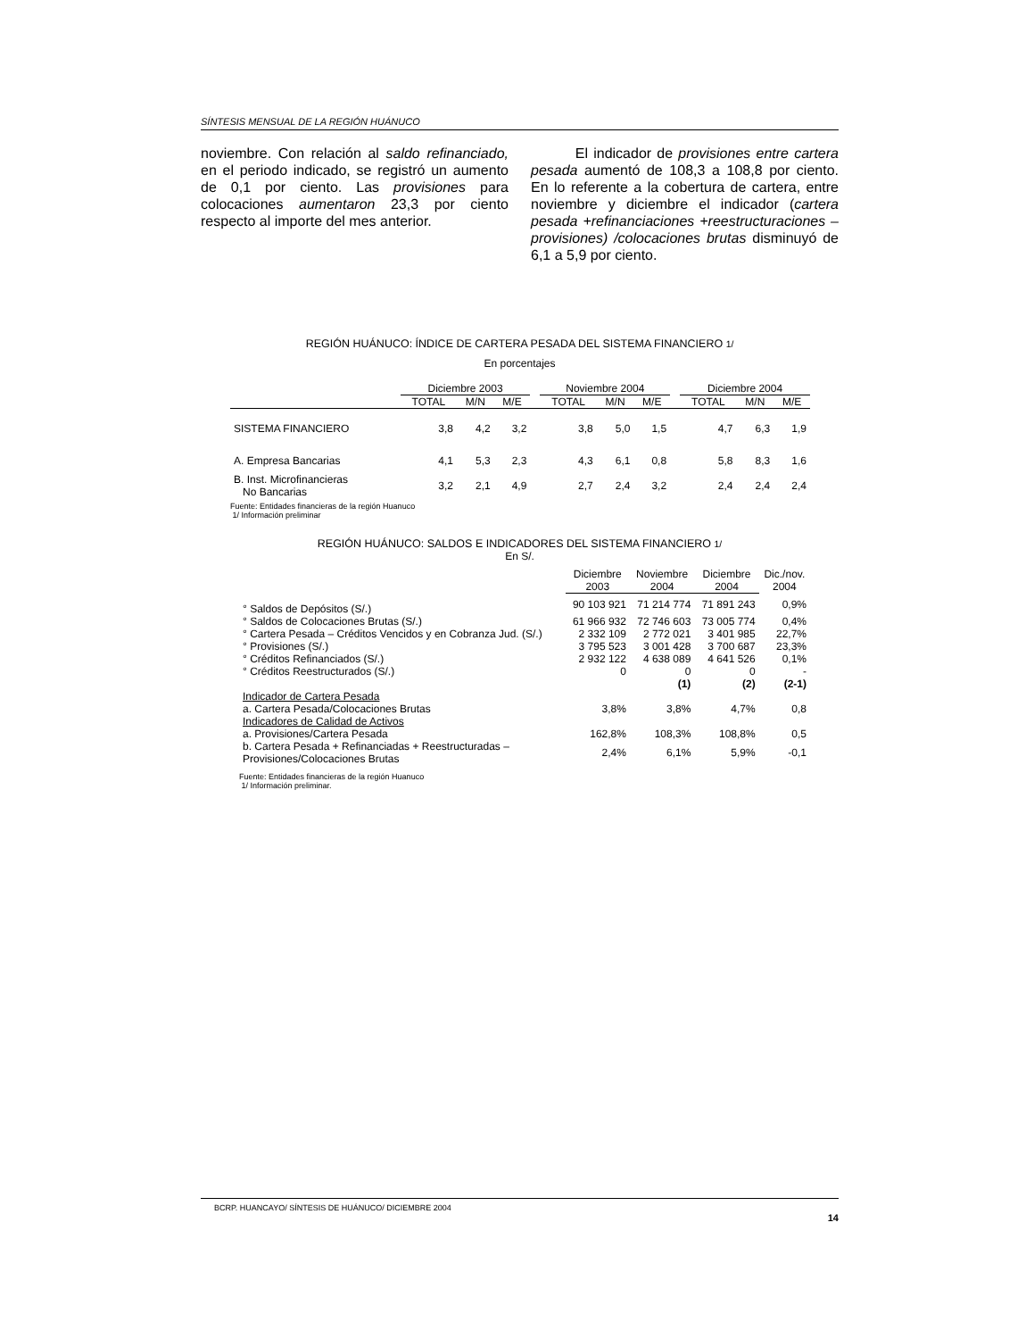SÍNTESIS MENSUAL DE LA REGIÓN HUÁNUCO
noviembre. Con relación al saldo refinanciado, en el periodo indicado, se registró un aumento de 0,1 por ciento. Las provisiones para colocaciones aumentaron 23,3 por ciento respecto al importe del mes anterior.
El indicador de provisiones entre cartera pesada aumentó de 108,3 a 108,8 por ciento. En lo referente a la cobertura de cartera, entre noviembre y diciembre el indicador (cartera pesada +refinanciaciones +reestructuraciones –provisiones) /colocaciones brutas disminuyó de 6,1 a 5,9 por ciento.
REGIÓN HUÁNUCO: ÍNDICE DE CARTERA PESADA DEL SISTEMA FINANCIERO 1/
En porcentajes
| | Diciembre 2003 | | | | Noviembre 2004 | | | | Diciembre 2004 | | |
| --- | --- | --- | --- | --- | --- | --- | --- | --- | --- | --- | --- |
| | TOTAL | M/N | M/E | | TOTAL | M/N | M/E | | TOTAL | M/N | M/E |
| SISTEMA FINANCIERO | 3,8 | 4,2 | 3,2 | | 3,8 | 5,0 | 1,5 | | 4,7 | 6,3 | 1,9 |
| A. Empresa Bancarias | 4,1 | 5,3 | 2,3 | | 4,3 | 6,1 | 0,8 | | 5,8 | 8,3 | 1,6 |
| B. Inst. Microfinancieras No Bancarias | 3,2 | 2,1 | 4,9 | | 2,7 | 2,4 | 3,2 | | 2,4 | 2,4 | 2,4 |
Fuente: Entidades financieras de la región Huanuco
1/ Información preliminar
REGIÓN HUÁNUCO: SALDOS E INDICADORES DEL SISTEMA FINANCIERO 1/
En S/.
| | Diciembre 2003 | Noviembre 2004 | Diciembre 2004 | Dic./nov. 2004 |
| --- | --- | --- | --- | --- |
| ° Saldos de Depósitos (S/.) | 90 103 921 | 71 214 774 | 71 891 243 | 0,9% |
| ° Saldos de Colocaciones Brutas (S/.) | 61 966 932 | 72 746 603 | 73 005 774 | 0,4% |
| ° Cartera Pesada – Créditos Vencidos y en Cobranza Jud. (S/.) | 2 332 109 | 2 772 021 | 3 401 985 | 22,7% |
| ° Provisiones (S/.) | 3 795 523 | 3 001 428 | 3 700 687 | 23,3% |
| ° Créditos Refinanciados (S/.) | 2 932 122 | 4 638 089 | 4 641 526 | 0,1% |
| ° Créditos Reestructurados (S/.) | 0 | 0 | 0 | - |
| | | (1) | (2) | (2-1) |
| Indicador de Cartera Pesada | | | | |
| a. Cartera Pesada/Colocaciones Brutas | 3,8% | 3,8% | 4,7% | 0,8 |
| Indicadores de Calidad de Activos | | | | |
| a. Provisiones/Cartera Pesada | 162,8% | 108,3% | 108,8% | 0,5 |
| b. Cartera Pesada + Refinanciadas + Reestructuradas – Provisiones/Colocaciones Brutas | 2,4% | 6,1% | 5,9% | -0,1 |
Fuente: Entidades financieras de la región Huanuco
1/ Información preliminar.
BCRP. HUANCAYO/ SÍNTESIS DE HUÁNUCO/ DICIEMBRE 2004
14